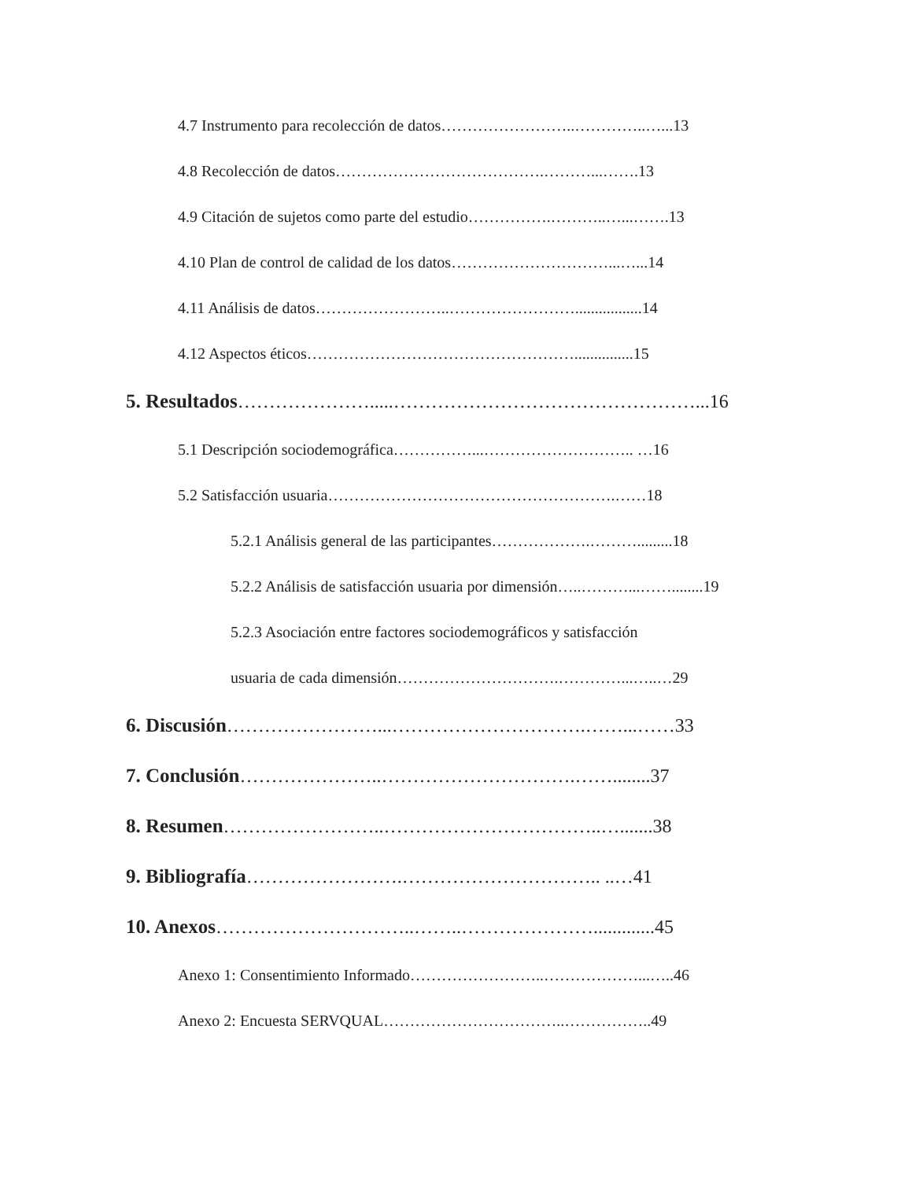4.7 Instrumento para recolección de datos……………………..…………..…...13
4.8 Recolección de datos………………………………….………...…….13
4.9 Citación de sujetos como parte del estudio…………….………..…...…….13
4.10 Plan de control de calidad de los datos…………………………...…...14
4.11 Análisis de datos……………………..…………………….................14
4.12 Aspectos éticos……………………………………………...............15
5. Resultados………………….....…………………………………………...16
5.1 Descripción sociodemográfica……………...……………………….. …16
5.2 Satisfacción usuaria……………………………………………….……18
5.2.1 Análisis general de las participantes……………….……….........18
5.2.2 Análisis de satisfacción usuaria por dimensión…..………...……........19
5.2.3 Asociación entre factores sociodemográficos y satisfacción
usuaria de cada dimensión………………………….…………...…..…29
6. Discusión……………………...………………………….……...……33
7. Conclusión…………………..………………………….……........37
8. Resumen……………………..……………………………..….......38
9. Bibliografía…………………….………………………….. ..…41
10. Anexos…………………………..……..………………….............45
Anexo 1: Consentimiento Informado……………………..………………...…..46
Anexo 2: Encuesta SERVQUAL……………………………..……………..49